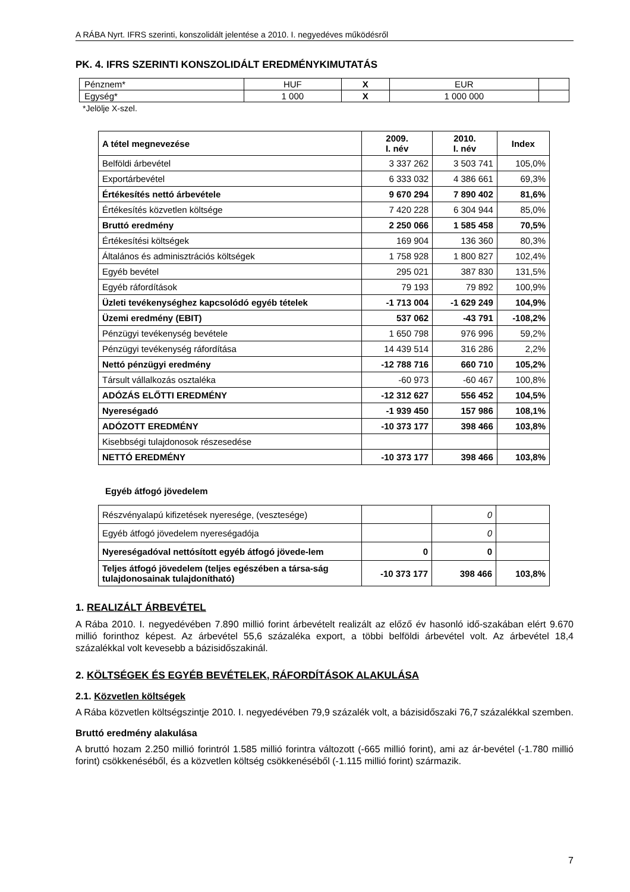A RÁBA Nyrt. IFRS szerinti, konszolidált jelentése a 2010. I. negyedéves működésről
PK. 4. IFRS SZERINTI KONSZOLIDÁLT EREDMÉNYKIMUTATÁS
| Pénznem* | HUF | X | EUR | |
| Egység* | 1 000 | X | 1 000 000 | |
*Jelölje X-szel.
| A tétel megnevezése | 2009. I. név | 2010. I. név | Index |
| --- | --- | --- | --- |
| Belföldi árbevétel | 3 337 262 | 3 503 741 | 105,0% |
| Exportárbevétel | 6 333 032 | 4 386 661 | 69,3% |
| Értékesítés nettó árbevétele | 9 670 294 | 7 890 402 | 81,6% |
| Értékesítés közvetlen költsége | 7 420 228 | 6 304 944 | 85,0% |
| Bruttó eredmény | 2 250 066 | 1 585 458 | 70,5% |
| Értékesítési költségek | 169 904 | 136 360 | 80,3% |
| Általános és adminisztrációs költségek | 1 758 928 | 1 800 827 | 102,4% |
| Egyéb bevétel | 295 021 | 387 830 | 131,5% |
| Egyéb ráfordítások | 79 193 | 79 892 | 100,9% |
| Üzleti tevékenységhez kapcsolódó egyéb tételek | -1 713 004 | -1 629 249 | 104,9% |
| Üzemi eredmény (EBIT) | 537 062 | -43 791 | -108,2% |
| Pénzügyi tevékenység bevétele | 1 650 798 | 976 996 | 59,2% |
| Pénzügyi tevékenység ráfordítása | 14 439 514 | 316 286 | 2,2% |
| Nettó pénzügyi eredmény | -12 788 716 | 660 710 | 105,2% |
| Társult vállalkozás osztaléka | -60 973 | -60 467 | 100,8% |
| ADÓZÁS ELŐTTI EREDMÉNY | -12 312 627 | 556 452 | 104,5% |
| Nyereségadó | -1 939 450 | 157 986 | 108,1% |
| ADÓZOTT EREDMÉNY | -10 373 177 | 398 466 | 103,8% |
| Kisebbségi tulajdonosok részesedése | | | |
| NETTÓ EREDMÉNY | -10 373 177 | 398 466 | 103,8% |
Egyéb átfogó jövedelem
| Részvényalapú kifizetések nyeresége, (vesztesége) | | 0 | |
| Egyéb átfogó jövedelem nyereségadója | | 0 | |
| Nyereségadóval nettósított egyéb átfogó jövede-lem | 0 | 0 | |
| Teljes átfogó jövedelem (teljes egészében a társa-ság tulajdonosainak tulajdonítható) | -10 373 177 | 398 466 | 103,8% |
1. REALIZÁLT ÁRBEVÉTEL
A Rába 2010. I. negyedévében 7.890 millió forint árbevételt realizált az előző év hasonló idő-szakában elért 9.670 millió forinthoz képest. Az árbevétel 55,6 százaléka export, a többi belföldi árbevétel volt. Az árbevétel 18,4 százalékkal volt kevesebb a bázisidőszakinál.
2. KÖLTSÉGEK ÉS EGYÉB BEVÉTELEK, RÁFORDÍTÁSOK ALAKULÁSA
2.1. Közvetlen költségek
A Rába közvetlen költségszintje 2010. I. negyedévében 79,9 százalék volt, a bázisidőszaki 76,7 százalékkal szemben.
Bruttó eredmény alakulása
A bruttó hozam 2.250 millió forintról 1.585 millió forintra változott (-665 millió forint), ami az ár-bevétel (-1.780 millió forint) csökkenéséből, és a közvetlen költség csökkenéséből (-1.115 millió forint) származik.
7